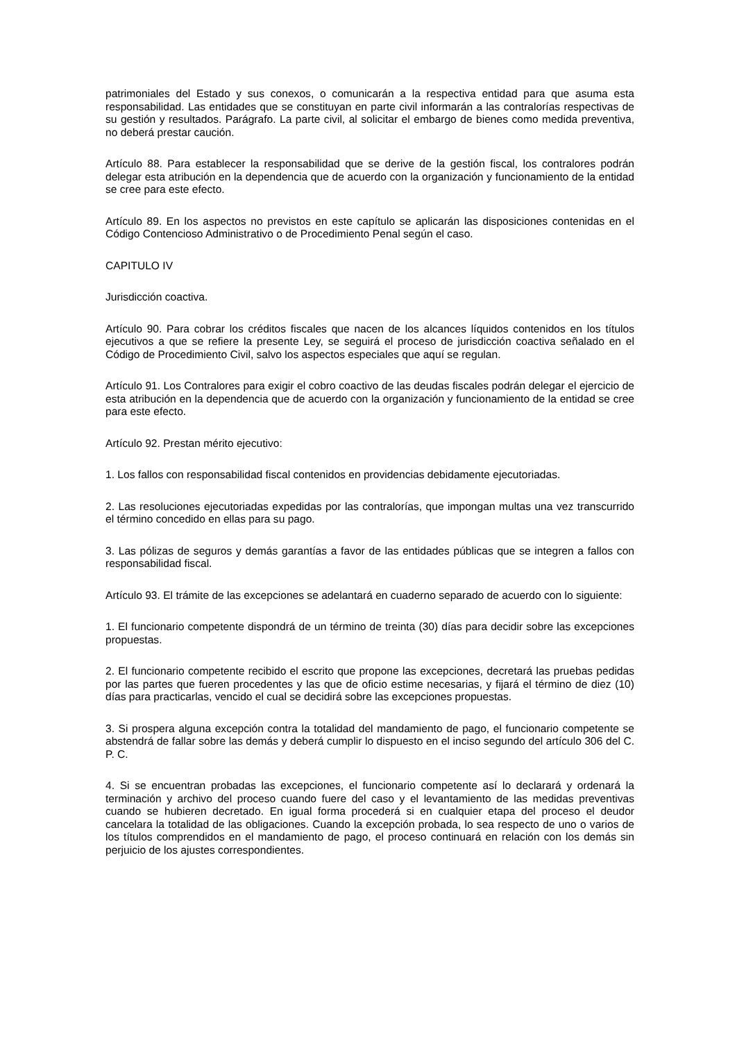patrimoniales del Estado y sus conexos, o comunicarán a la respectiva entidad para que asuma esta responsabilidad. Las entidades que se constituyan en parte civil informarán a las contralorías respectivas de su gestión y resultados. Parágrafo. La parte civil, al solicitar el embargo de bienes como medida preventiva, no deberá prestar caución.
Artículo 88. Para establecer la responsabilidad que se derive de la gestión fiscal, los contralores podrán delegar esta atribución en la dependencia que de acuerdo con la organización y funcionamiento de la entidad se cree para este efecto.
Artículo 89. En los aspectos no previstos en este capítulo se aplicarán las disposiciones contenidas en el Código Contencioso Administrativo o de Procedimiento Penal según el caso.
CAPITULO IV
Jurisdicción coactiva.
Artículo 90. Para cobrar los créditos fiscales que nacen de los alcances líquidos contenidos en los títulos ejecutivos a que se refiere la presente Ley, se seguirá el proceso de jurisdicción coactiva señalado en el Código de Procedimiento Civil, salvo los aspectos especiales que aquí se regulan.
Artículo 91. Los Contralores para exigir el cobro coactivo de las deudas fiscales podrán delegar el ejercicio de esta atribución en la dependencia que de acuerdo con la organización y funcionamiento de la entidad se cree para este efecto.
Artículo 92. Prestan mérito ejecutivo:
1. Los fallos con responsabilidad fiscal contenidos en providencias debidamente ejecutoriadas.
2. Las resoluciones ejecutoriadas expedidas por las contralorías, que impongan multas una vez transcurrido el término concedido en ellas para su pago.
3. Las pólizas de seguros y demás garantías a favor de las entidades públicas que se integren a fallos con responsabilidad fiscal.
Artículo 93. El trámite de las excepciones se adelantará en cuaderno separado de acuerdo con lo siguiente:
1. El funcionario competente dispondrá de un término de treinta (30) días para decidir sobre las excepciones propuestas.
2. El funcionario competente recibido el escrito que propone las excepciones, decretará las pruebas pedidas por las partes que fueren procedentes y las que de oficio estime necesarias, y fijará el término de diez (10) días para practicarlas, vencido el cual se decidirá sobre las excepciones propuestas.
3. Si prospera alguna excepción contra la totalidad del mandamiento de pago, el funcionario competente se abstendrá de fallar sobre las demás y deberá cumplir lo dispuesto en el inciso segundo del artículo 306 del C. P. C.
4. Si se encuentran probadas las excepciones, el funcionario competente así lo declarará y ordenará la terminación y archivo del proceso cuando fuere del caso y el levantamiento de las medidas preventivas cuando se hubieren decretado. En igual forma procederá si en cualquier etapa del proceso el deudor cancelara la totalidad de las obligaciones. Cuando la excepción probada, lo sea respecto de uno o varios de los títulos comprendidos en el mandamiento de pago, el proceso continuará en relación con los demás sin perjuicio de los ajustes correspondientes.